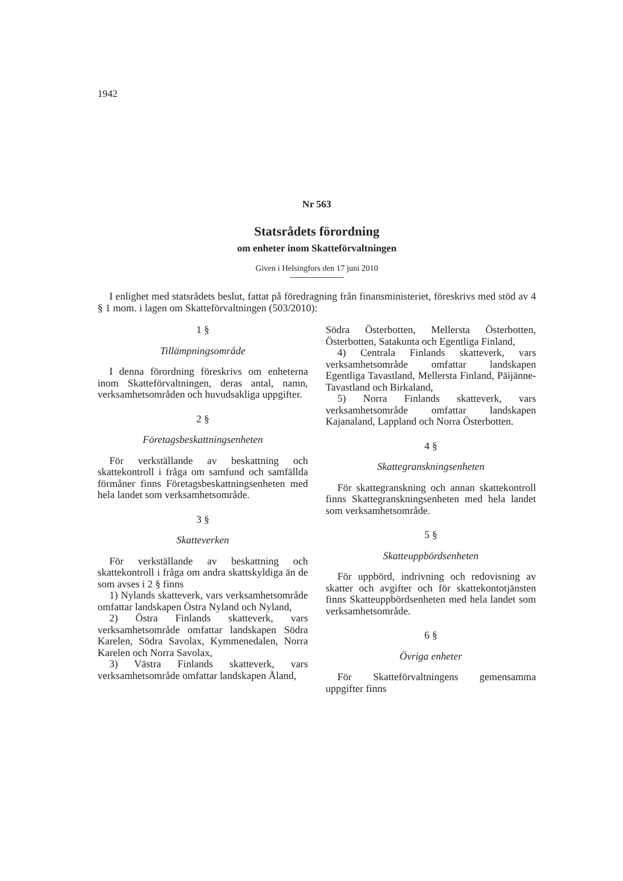1942
Nr 563
Statsrådets förordning
om enheter inom Skatteförvaltningen
Given i Helsingfors den 17 juni 2010
I enlighet med statsrådets beslut, fattat på föredragning från finansministeriet, föreskrivs med stöd av 4 § 1 mom. i lagen om Skatteförvaltningen (503/2010):
1 §
Tillämpningsområde
I denna förordning föreskrivs om enheterna inom Skatteförvaltningen, deras antal, namn, verksamhetsområden och huvudsakliga uppgifter.
2 §
Företagsbeskattningsenheten
För verkställande av beskattning och skattekontroll i fråga om samfund och samfällda förmåner finns Företagsbeskattningsenheten med hela landet som verksamhetsområde.
3 §
Skatteverken
För verkställande av beskattning och skattekontroll i fråga om andra skattskyldiga än de som avses i 2 § finns
1) Nylands skatteverk, vars verksamhetsområde omfattar landskapen Östra Nyland och Nyland,
2) Östra Finlands skatteverk, vars verksamhetsområde omfattar landskapen Södra Karelen, Södra Savolax, Kymmenedalen, Norra Karelen och Norra Savolax,
3) Västra Finlands skatteverk, vars verksamhetsområde omfattar landskapen Åland,
Södra Österbotten, Mellersta Österbotten, Österbotten, Satakunta och Egentliga Finland,
4) Centrala Finlands skatteverk, vars verksamhetsområde omfattar landskapen Egentliga Tavastland, Mellersta Finland, Päijänne-Tavastland och Birkaland,
5) Norra Finlands skatteverk, vars verksamhetsområde omfattar landskapen Kajanaland, Lappland och Norra Österbotten.
4 §
Skattegranskningsenheten
För skattegranskning och annan skattekontroll finns Skattegranskningsenheten med hela landet som verksamhetsområde.
5 §
Skatteuppbördsenheten
För uppbörd, indrivning och redovisning av skatter och avgifter och för skattekontotjänsten finns Skatteuppbördsenheten med hela landet som verksamhetsområde.
6 §
Övriga enheter
För Skatteförvaltningens gemensamma uppgifter finns